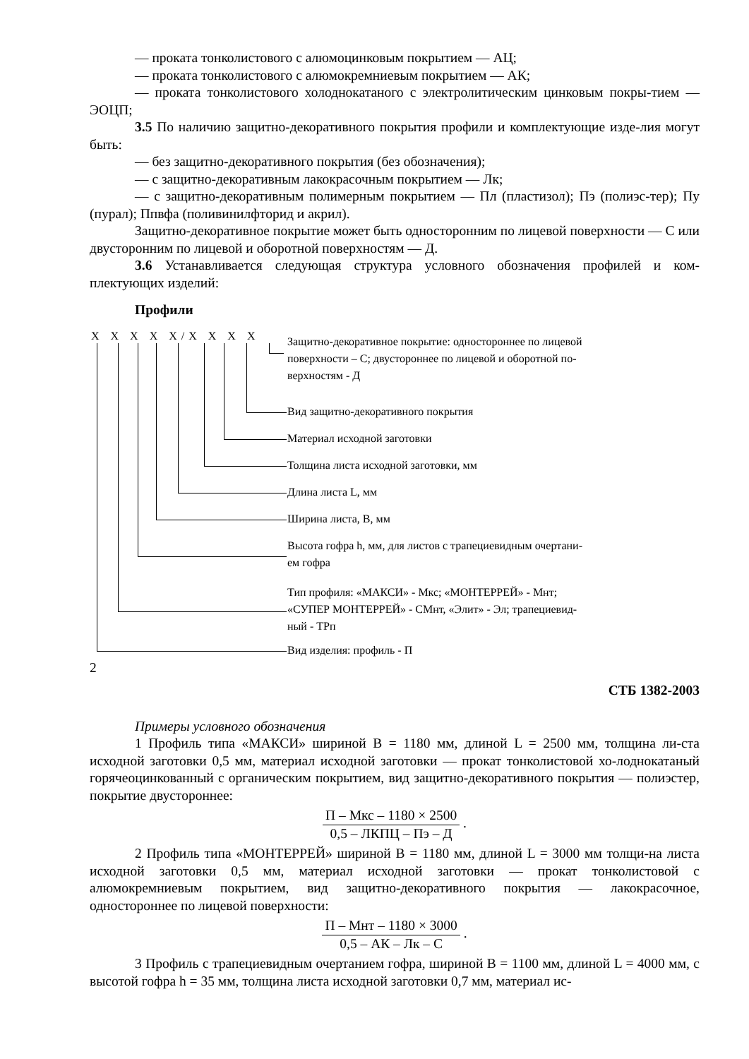— проката тонколистового с алюмоцинковым покрытием — АЦ;
— проката тонколистового с алюмокремниевым покрытием — АК;
— проката тонколистового холоднокатаного с электролитическим цинковым покры-тием — ЭОЦП;
3.5 По наличию защитно-декоративного покрытия профили и комплектующие изде-лия могут быть:
— без защитно-декоративного покрытия (без обозначения);
— с защитно-декоративным лакокрасочным покрытием — Лк;
— с защитно-декоративным полимерным покрытием — Пл (пластизол); Пэ (полиэс-тер); Пу (пурал); Ппвфа (поливинилфторид и акрил).
Защитно-декоративное покрытие может быть односторонним по лицевой поверхности — С или двусторонним по лицевой и оборотной поверхностям — Д.
3.6 Устанавливается следующая структура условного обозначения профилей и ком-плектующих изделий:
Профили
Х Х Х Х Х/Х Х Х Х
Защитно-декоративное покрытие: одностороннее по лицевой
поверхности – С; двустороннее по лицевой и оборотной по-
верхностям - Д
Вид защитно-декоративного покрытия
Материал исходной заготовки
Толщина листа исходной заготовки, мм
Длина листа L, мм
Ширина листа, В, мм
Высота гофра h, мм, для листов с трапециевидным очертани-
ем гофра
Тип профиля: «МАКСИ» - Мкс; «МОНТЕРРЕЙ» - Мнт;
«СУПЕР МОНТЕРРЕЙ» - СМнт, «Элит» - Эл; трапециевид-
ный - ТРп
Вид изделия: профиль - П
2
СТБ 1382-2003
Примеры условного обозначения
1 Профиль типа «МАКСИ» шириной В = 1180 мм, длиной L = 2500 мм, толщина ли-ста исходной заготовки 0,5 мм, материал исходной заготовки — прокат тонколистовой хо-лоднокатаный горячеоцинкованный с органическим покрытием, вид защитно-декоративного покрытия — полиэстер, покрытие двустороннее:
П – Мкс – 1180 × 2500 0,5 – ЛКПЦ – Пэ – Д .
2 Профиль типа «МОНТЕРРЕЙ» шириной В = 1180 мм, длиной L = 3000 мм толщи-на листа исходной заготовки 0,5 мм, материал исходной заготовки — прокат тонколистовой с алюмокремниевым покрытием, вид защитно-декоративного покрытия — лакокрасочное, одностороннее по лицевой поверхности:
П – Мнт – 1180 × 3000 0,5 – АК – Лк – С .
3 Профиль с трапециевидным очертанием гофра, шириной В = 1100 мм, длиной L = 4000 мм, с высотой гофра h = 35 мм, толщина листа исходной заготовки 0,7 мм, материал ис-